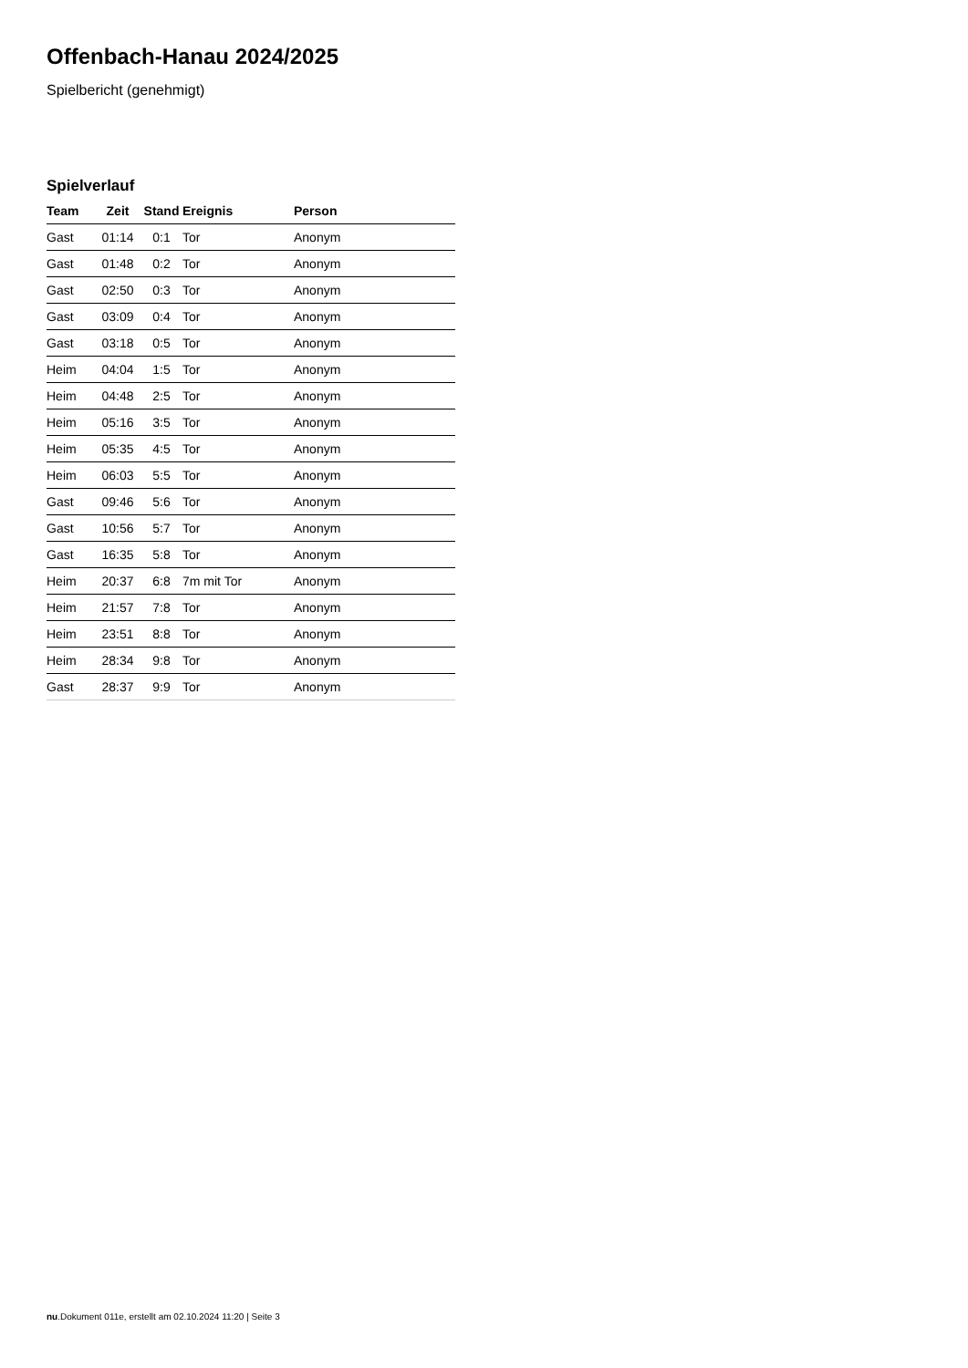Offenbach-Hanau 2024/2025
Spielbericht (genehmigt)
Spielverlauf
| Team | Zeit | Stand | Ereignis | Person |
| --- | --- | --- | --- | --- |
| Gast | 01:14 | 0:1 | Tor | Anonym |
| Gast | 01:48 | 0:2 | Tor | Anonym |
| Gast | 02:50 | 0:3 | Tor | Anonym |
| Gast | 03:09 | 0:4 | Tor | Anonym |
| Gast | 03:18 | 0:5 | Tor | Anonym |
| Heim | 04:04 | 1:5 | Tor | Anonym |
| Heim | 04:48 | 2:5 | Tor | Anonym |
| Heim | 05:16 | 3:5 | Tor | Anonym |
| Heim | 05:35 | 4:5 | Tor | Anonym |
| Heim | 06:03 | 5:5 | Tor | Anonym |
| Gast | 09:46 | 5:6 | Tor | Anonym |
| Gast | 10:56 | 5:7 | Tor | Anonym |
| Gast | 16:35 | 5:8 | Tor | Anonym |
| Heim | 20:37 | 6:8 | 7m mit Tor | Anonym |
| Heim | 21:57 | 7:8 | Tor | Anonym |
| Heim | 23:51 | 8:8 | Tor | Anonym |
| Heim | 28:34 | 9:8 | Tor | Anonym |
| Gast | 28:37 | 9:9 | Tor | Anonym |
nu.Dokument 011e, erstellt am 02.10.2024 11:20 | Seite 3